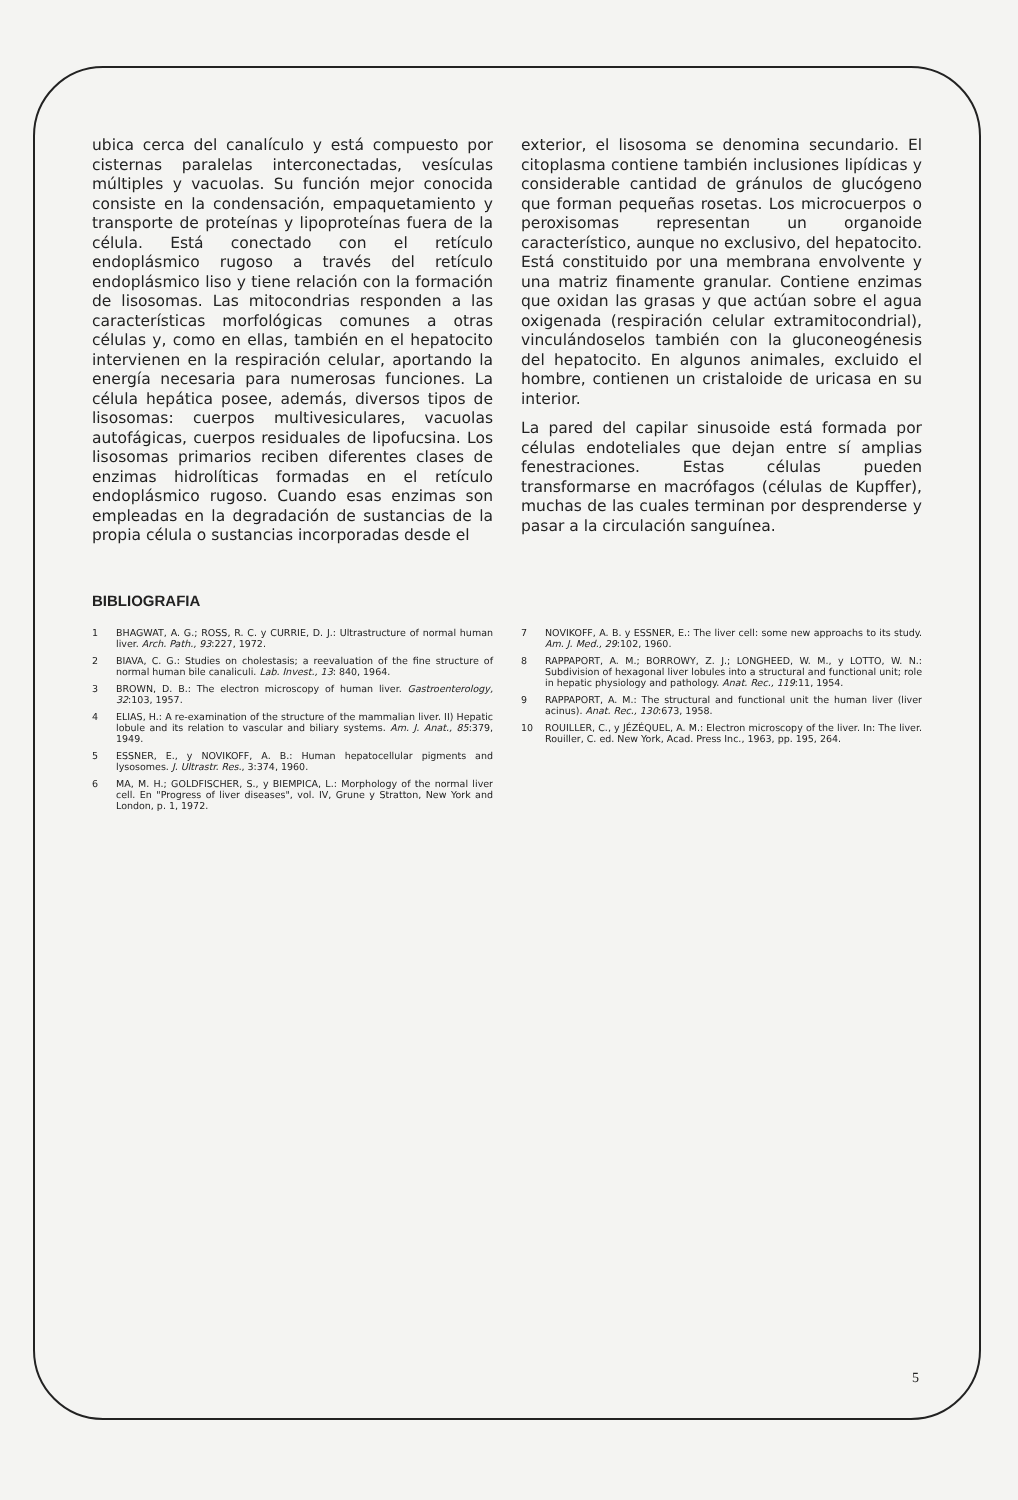ubica cerca del canalículo y está compuesto por cisternas paralelas interconectadas, vesículas múltiples y vacuolas. Su función mejor conocida consiste en la condensación, empaquetamiento y transporte de proteínas y lipoproteínas fuera de la célula. Está conectado con el retículo endoplásmico rugoso a través del retículo endoplásmico liso y tiene relación con la formación de lisosomas. Las mitocondrias responden a las características morfológicas comunes a otras células y, como en ellas, también en el hepatocito intervienen en la respiración celular, aportando la energía necesaria para numerosas funciones. La célula hepática posee, además, diversos tipos de lisosomas: cuerpos multivesiculares, vacuolas autofágicas, cuerpos residuales de lipofucsina. Los lisosomas primarios reciben diferentes clases de enzimas hidrolíticas formadas en el retículo endoplásmico rugoso. Cuando esas enzimas son empleadas en la degradación de sustancias de la propia célula o sustancias incorporadas desde el
exterior, el lisosoma se denomina secundario. El citoplasma contiene también inclusiones lipídicas y considerable cantidad de gránulos de glucógeno que forman pequeñas rosetas. Los microcuerpos o peroxisomas representan un organoide característico, aunque no exclusivo, del hepatocito. Está constituido por una membrana envolvente y una matriz finamente granular. Contiene enzimas que oxidan las grasas y que actúan sobre el agua oxigenada (respiración celular extramitocondrial), vinculándoselos también con la gluconeogénesis del hepatocito. En algunos animales, excluido el hombre, contienen un cristaloide de uricasa en su interior.
La pared del capilar sinusoide está formada por células endoteliales que dejan entre sí amplias fenestraciones. Estas células pueden transformarse en macrófagos (células de Kupffer), muchas de las cuales terminan por desprenderse y pasar a la circulación sanguínea.
BIBLIOGRAFIA
1 BHAGWAT, A. G.; ROSS, R. C. y CURRIE, D. J.: Ultrastructure of normal human liver. Arch. Path., 93:227, 1972.
2 BIAVA, C. G.: Studies on cholestasis; a reevaluation of the fine structure of normal human bile canaliculi. Lab. Invest., 13: 840, 1964.
3 BROWN, D. B.: The electron microscopy of human liver. Gastroenterology, 32:103, 1957.
4 ELIAS, H.: A re-examination of the structure of the mammalian liver. II) Hepatic lobule and its relation to vascular and biliary systems. Am. J. Anat., 85:379, 1949.
5 ESSNER, E., y NOVIKOFF, A. B.: Human hepatocellular pigments and lysosomes. J. Ultrastr. Res., 3:374, 1960.
6 MA, M. H.; GOLDFISCHER, S., y BIEMPICA, L.: Morphology of the normal liver cell. En "Progress of liver diseases", vol. IV, Grune y Stratton, New York and London, p. 1, 1972.
7 NOVIKOFF, A. B. y ESSNER, E.: The liver cell: some new approachs to its study. Am. J. Med., 29:102, 1960.
8 RAPPAPORT, A. M.; BORROWY, Z. J.; LONGHEED, W. M., y LOTTO, W. N.: Subdivision of hexagonal liver lobules into a structural and functional unit; role in hepatic physiology and pathology. Anat. Rec., 119:11, 1954.
9 RAPPAPORT, A. M.: The structural and functional unit the human liver (liver acinus). Anat. Rec., 130:673, 1958.
10 ROUILLER, C., y JÉZÉQUEL, A. M.: Electron microscopy of the liver. In: The liver. Rouiller, C. ed. New York, Acad. Press Inc., 1963, pp. 195, 264.
5